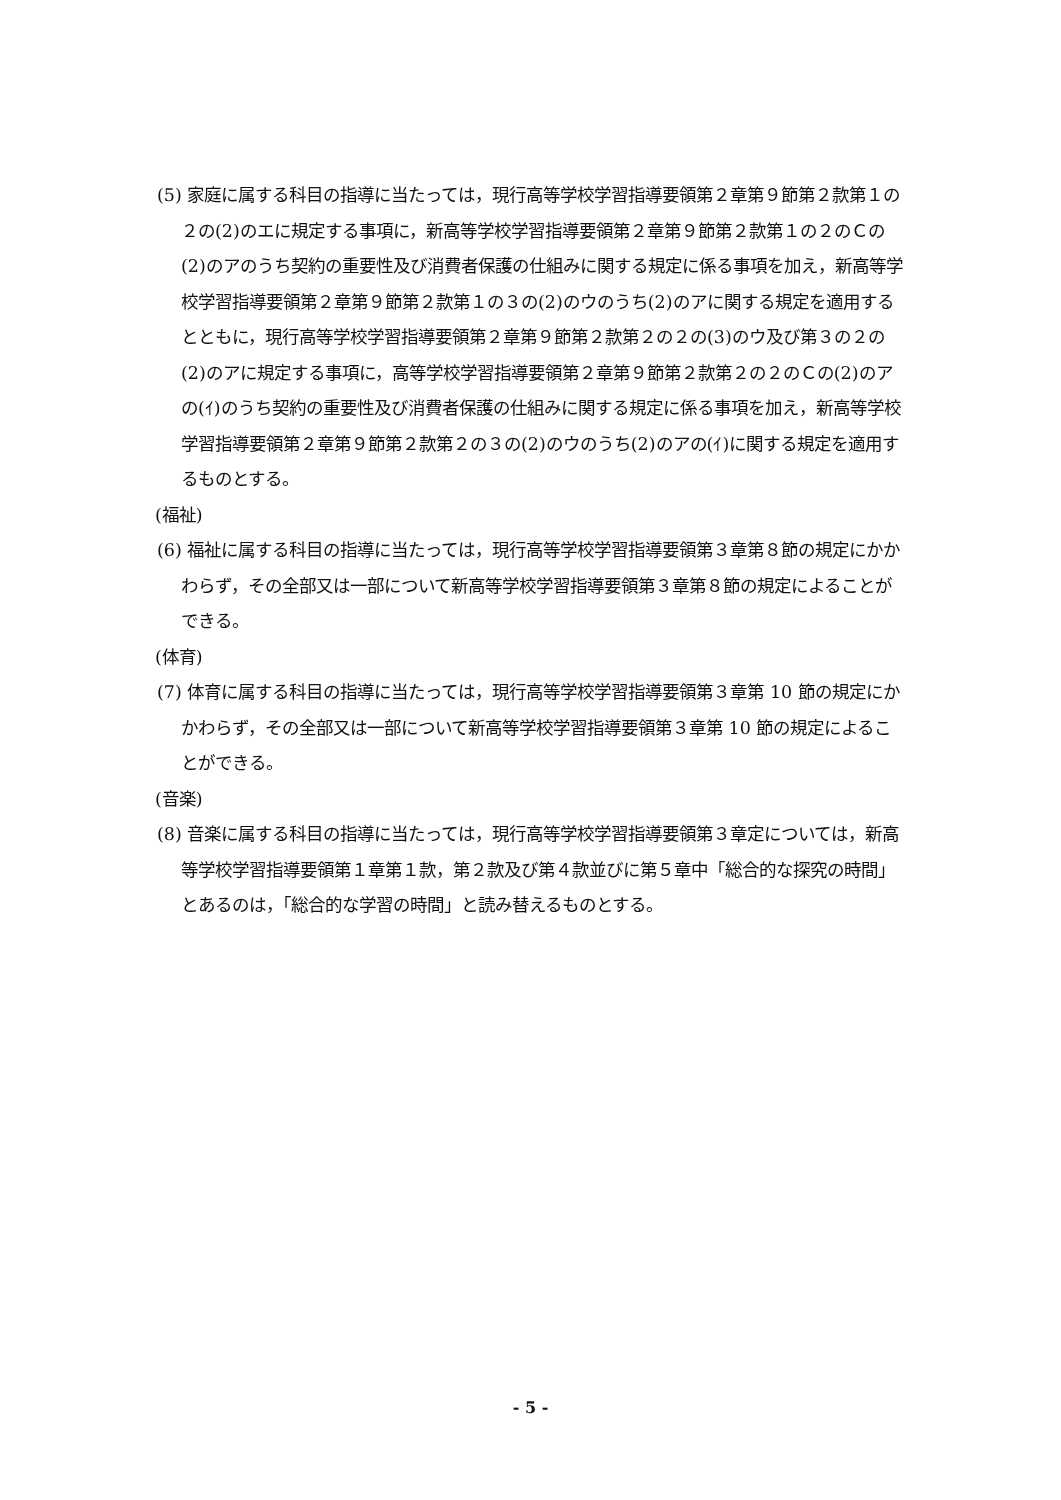(5) 家庭に属する科目の指導に当たっては，現行高等学校学習指導要領第２章第９節第２款第１の２の(2)のエに規定する事項に，新高等学校学習指導要領第２章第９節第２款第１の２のＣの(2)のアのうち契約の重要性及び消費者保護の仕組みに関する規定に係る事項を加え，新高等学校学習指導要領第２章第９節第２款第１の３の(2)のウのうち(2)のアに関する規定を適用するとともに，現行高等学校学習指導要領第２章第９節第２款第２の２の(3)のウ及び第３の２の(2)のアに規定する事項に，高等学校学習指導要領第２章第９節第２款第２の２のＣの(2)のアの(ｲ)のうち契約の重要性及び消費者保護の仕組みに関する規定に係る事項を加え，新高等学校学習指導要領第２章第９節第２款第２の３の(2)のウのうち(2)のアの(ｲ)に関する規定を適用するものとする。
(福祉)
(6) 福祉に属する科目の指導に当たっては，現行高等学校学習指導要領第３章第８節の規定にかかわらず，その全部又は一部について新高等学校学習指導要領第３章第８節の規定によることができる。
(体育)
(7) 体育に属する科目の指導に当たっては，現行高等学校学習指導要領第３章第 10 節の規定にかかわらず，その全部又は一部について新高等学校学習指導要領第３章第 10 節の規定によることができる。
(音楽)
(8) 音楽に属する科目の指導に当たっては，現行高等学校学習指導要領第３章定については，新高等学校学習指導要領第１章第１款，第２款及び第４款並びに第５章中「総合的な探究の時間」とあるのは，「総合的な学習の時間」と読み替えるものとする。
- 5 -